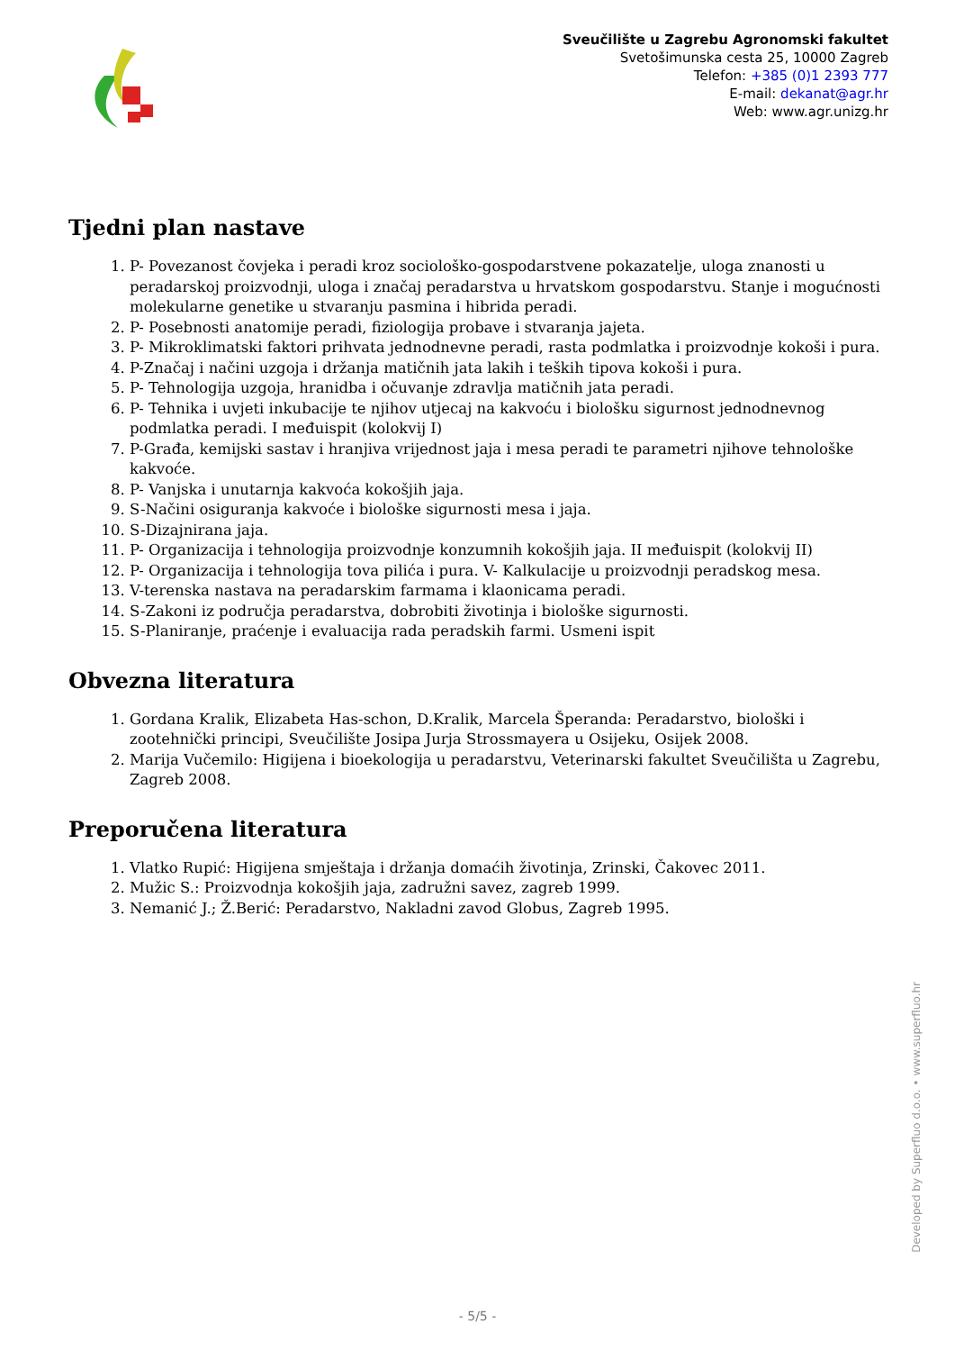Sveučilište u Zagrebu Agronomski fakultet
Svetošimunska cesta 25, 10000 Zagreb
Telefon: +385 (0)1 2393 777
E-mail: dekanat@agr.hr
Web: www.agr.unizg.hr
Tjedni plan nastave
1. P- Povezanost čovjeka i peradi kroz sociološko-gospodarstvene pokazatelje, uloga znanosti u peradarskoj proizvodnji, uloga i značaj peradarstva u hrvatskom gospodarstvu. Stanje i mogućnosti molekularne genetike u stvaranju pasmina i hibrida peradi.
2. P- Posebnosti anatomije peradi, fiziologija probave i stvaranja jajeta.
3. P- Mikroklimatski faktori prihvata jednodnevne peradi, rasta podmlatka i proizvodnje kokoši i pura.
4. P-Značaj i načini uzgoja i držanja matičnih jata lakih i teških tipova kokoši i pura.
5. P- Tehnologija uzgoja, hranidba i očuvanje zdravlja matičnih jata peradi.
6. P- Tehnika i uvjeti inkubacije te njihov utjecaj na kakvoću i biološku sigurnost jednodnevnog podmlatka peradi. I međuispit (kolokvij I)
7. P-Građa, kemijski sastav i hranjiva vrijednost jaja i mesa peradi te parametri njihove tehnološke kakvoće.
8. P- Vanjska i unutarnja kakvoća kokošjih jaja.
9. S-Načini osiguranja kakvoće i biološke sigurnosti mesa i jaja.
10. S-Dizajnirana jaja.
11. P- Organizacija i tehnologija proizvodnje konzumnih kokošjih jaja. II međuispit (kolokvij II)
12. P- Organizacija i tehnologija tova pilića i pura. V- Kalkulacije u proizvodnji peradskog mesa.
13. V-terenska nastava na peradarskim farmama i klaonicama peradi.
14. S-Zakoni iz područja peradarstva, dobrobiti životinja i biološke sigurnosti.
15. S-Planiranje, praćenje i evaluacija rada peradskih farmi. Usmeni ispit
Obvezna literatura
1. Gordana Kralik, Elizabeta Has-schon, D.Kralik, Marcela Šperanda: Peradarstvo, biološki i zootehnički principi, Sveučilište Josipa Jurja Strossmayera u Osijeku, Osijek 2008.
2. Marija Vučemilo: Higijena i bioekologija u peradarstvu, Veterinarski fakultet Sveučilišta u Zagrebu, Zagreb 2008.
Preporučena literatura
1. Vlatko Rupić: Higijena smještaja i držanja domaćih životinja, Zrinski, Čakovec 2011.
2. Mužic S.: Proizvodnja kokošjih jaja, zadružni savez, zagreb 1999.
3. Nemanić J.; Ž.Berić: Peradarstvo, Nakladni zavod Globus, Zagreb 1995.
Developed by Superfluo d.o.o. • www.superfluo.hr
- 5/5 -